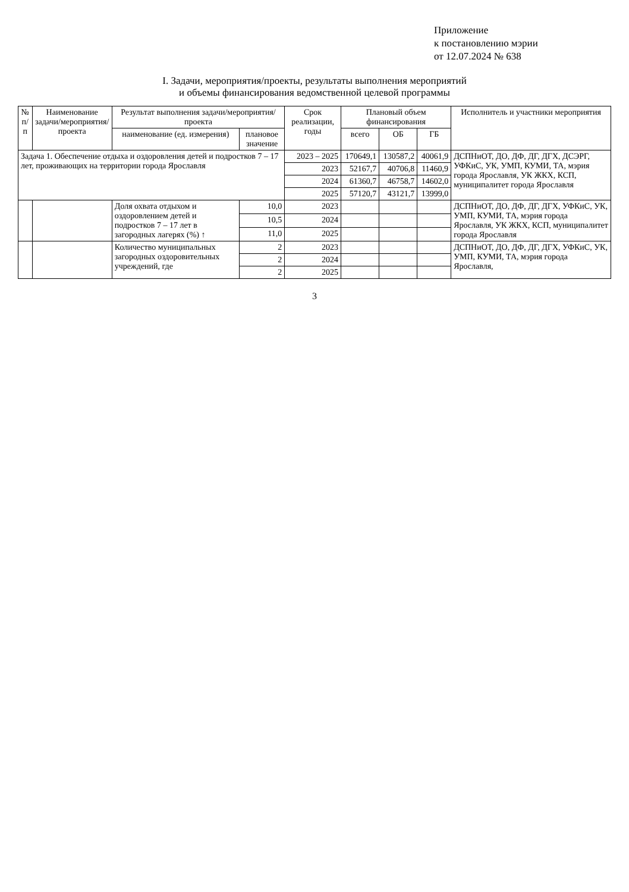Приложение
к постановлению мэрии
от 12.07.2024 № 638
I. Задачи, мероприятия/проекты, результаты выполнения мероприятий
и объемы финансирования ведомственной целевой программы
| № п/п | Наименование задачи/мероприятия/ проекта | Результат выполнения задачи/мероприятия/проекта | | Срок реализации, годы | Плановый объем финансирования | | | Исполнитель и участники мероприятия |
| --- | --- | --- | --- | --- | --- | --- | --- | --- |
| | | наименование (ед. измерения) | плановое значение | | всего | ОБ | ГБ | |
| Задача 1. Обеспечение отдыха и оздоровления детей и подростков 7 – 17 лет, проживающих на территории города Ярославля | | | | 2023 – 2025 | 170649,1 | 130587,2 | 40061,9 | ДСПНиОТ, ДО, ДФ, ДГ, ДГХ, ДСЭРГ, УФКиС, УК, УМП, КУМИ, ТА, мэрия города Ярославля, УК ЖКХ, КСП, муниципалитет города Ярославля |
| | | | | 2023 | 52167,7 | 40706,8 | 11460,9 | |
| | | | | 2024 | 61360,7 | 46758,7 | 14602,0 | |
| | | | | 2025 | 57120,7 | 43121,7 | 13999,0 | |
| | | Доля охвата отдыхом и оздоровлением детей и подростков 7 – 17 лет в загородных лагерях (%) ↑ | 10,0 | 2023 | | | | ДСПНиОТ, ДО, ДФ, ДГ, ДГХ, УФКиС, УК, УМП, КУМИ, ТА, мэрия города Ярославля, УК ЖКХ, КСП, муниципалитет города Ярославля |
| | | | 10,5 | 2024 | | | | |
| | | | 11,0 | 2025 | | | | |
| | | Количество муниципальных загородных оздоровительных учреждений, где | 2 | 2023 | | | | ДСПНиОТ, ДО, ДФ, ДГ, ДГХ, УФКиС, УК, УМП, КУМИ, ТА, мэрия города Ярославля, |
| | | | 2 | 2024 | | | | |
| | | | 2 | 2025 | | | | |
3